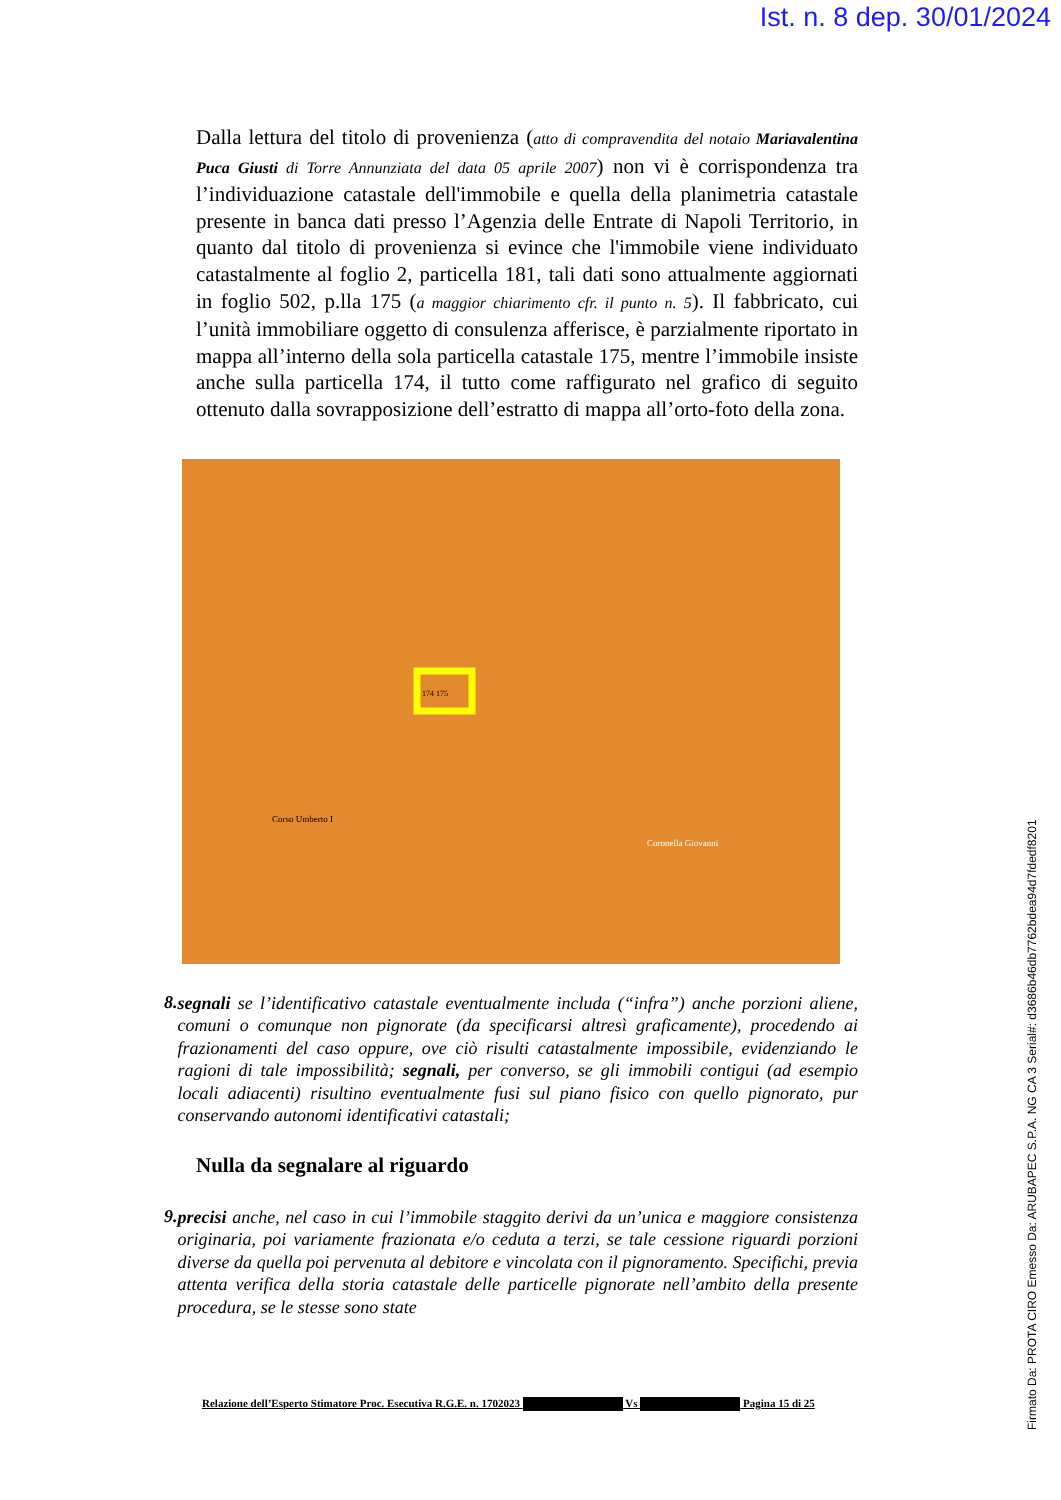Ist. n. 8 dep. 30/01/2024
Dalla lettura del titolo di provenienza (atto di compravendita del notaio Mariavalentina Puca Giusti di Torre Annunziata del data 05 aprile 2007) non vi è corrispondenza tra l’individuazione catastale dell'immobile e quella della planimetria catastale presente in banca dati presso l’Agenzia delle Entrate di Napoli Territorio, in quanto dal titolo di provenienza si evince che l'immobile viene individuato catastalmente al foglio 2, particella 181, tali dati sono attualmente aggiornati in foglio 502, p.lla 175 (a maggior chiarimento cfr. il punto n. 5). Il fabbricato, cui l’unità immobiliare oggetto di consulenza afferisce, è parzialmente riportato in mappa all’interno della sola particella catastale 175, mentre l’immobile insiste anche sulla particella 174, il tutto come raffigurato nel grafico di seguito ottenuto dalla sovrapposizione dell’estratto di mappa all’orto-foto della zona.
174 175
Corso Umberto I
Coronella Giovanni
8.
segnali se l’identificativo catastale eventualmente includa (“infra”) anche porzioni aliene, comuni o comunque non pignorate (da specificarsi altresì graficamente), procedendo ai frazionamenti del caso oppure, ove ciò risulti catastalmente impossibile, evidenziando le ragioni di tale impossibilità; segnali, per converso, se gli immobili contigui (ad esempio locali adiacenti) risultino eventualmente fusi sul piano fisico con quello pignorato, pur conservando autonomi identificativi catastali;
Nulla da segnalare al riguardo
9.
precisi anche, nel caso in cui l’immobile staggito derivi da un’unica e maggiore consistenza originaria, poi variamente frazionata e/o ceduta a terzi, se tale cessione riguardi porzioni diverse da quella poi pervenuta al debitore e vincolata con il pignoramento. Specifichi, previa attenta verifica della storia catastale delle particelle pignorate nell’ambito della presente procedura, se le stesse sono state
Relazione dell’Esperto Stimatore Proc. Esecutiva R.G.E. n. 1702023 Vs Pagina 15 di 25
Firmato Da: PROTA CIRO Emesso Da: ARUBAPEC S.P.A. NG CA 3 Serial#: d3686b46db7762bdea94d7fdedf8201